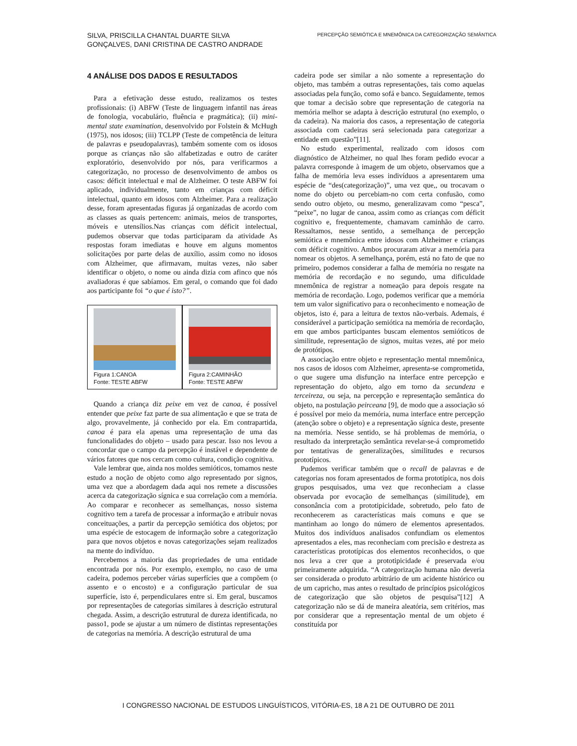SILVA, PRISCILLA CHANTAL DUARTE SILVA
GONÇALVES, DANI CRISTINA DE CASTRO ANDRADE
PERCEPÇÃO SEMIÓTICA E MNEMÔNICA DA CATEGORIZAÇÃO SEMÂNTICA
4 ANÁLISE DOS DADOS E RESULTADOS
Para a efetivação desse estudo, realizamos os testes profissionais: (i) ABFW (Teste de linguagem infantil nas áreas de fonologia, vocabulário, fluência e pragmática); (ii) mini-mental state examination, desenvolvido por Folstein & McHugh (1975), nos idosos; (iii) TCLPP (Teste de competência de leitura de palavras e pseudopalavras), também somente com os idosos porque as crianças não são alfabetizadas e outro de caráter exploratório, desenvolvido por nós, para verificarmos a categorização, no processo de desenvolvimento de ambos os casos: déficit intelectual e mal de Alzheimer. O teste ABFW foi aplicado, individualmente, tanto em crianças com déficit intelectual, quanto em idosos com Alzheimer. Para a realização desse, foram apresentadas figuras já organizadas de acordo com as classes as quais pertencem: animais, meios de transportes, móveis e utensílios.Nas crianças com déficit intelectual, pudemos observar que todas participaram da atividade As respostas foram imediatas e houve em alguns momentos solicitações por parte delas de auxílio, assim como no idosos com Alzheimer, que afirmavam, muitas vezes, não saber identificar o objeto, o nome ou ainda dizia com afinco que nós avaliadoras é que sabíamos. Em geral, o comando que foi dado aos participante foi “o que é isto?”.
Figura 1:CANOA
Fonte: TESTE ABFW
Figura 2:CAMINHÃO
Fonte: TESTE ABFW
Quando a criança diz peixe em vez de canoa, é possível entender que peixe faz parte de sua alimentação e que se trata de algo, provavelmente, já conhecido por ela. Em contrapartida, canoa é para ela apenas uma representação de uma das funcionalidades do objeto – usado para pescar. Isso nos levou a concordar que o campo da percepção é instável e dependente de vários fatores que nos cercam como cultura, condição cognitiva.
Vale lembrar que, ainda nos moldes semióticos, tomamos neste estudo a noção de objeto como algo representado por signos, uma vez que a abordagem dada aqui nos remete a discussões acerca da categorização sígnica e sua correlação com a memória. Ao comparar e reconhecer as semelhanças, nosso sistema cognitivo tem a tarefa de processar a informação e atribuir novas conceituações, a partir da percepção semiótica dos objetos; por uma espécie de estocagem de informação sobre a categorização para que novos objetos e novas categorizações sejam realizados na mente do indivíduo.
Percebemos a maioria das propriedades de uma entidade encontrada por nós. Por exemplo, exemplo, no caso de uma cadeira, podemos perceber várias superfícies que a compõem (o assento e o encosto) e a configuração particular de sua superfície, isto é, perpendiculares entre si. Em geral, buscamos por representações de categorias similares à descrição estrutural chegada. Assim, a descrição estrutural de dureza identificada, no passo1, pode se ajustar a um número de distintas representações de categorias na memória. A descrição estrutural de uma
cadeira pode ser similar a não somente a representação do objeto, mas também a outras representações, tais como aquelas associadas pela função, como sofá e banco. Seguidamente, temos que tomar a decisão sobre que representação de categoria na memória melhor se adapta à descrição estrutural (no exemplo, o da cadeira). Na maioria dos casos, a representação de categoria associada com cadeiras será selecionada para categorizar a entidade em questão”[11].
No estudo experimental, realizado com idosos com diagnóstico de Alzheimer, no qual lhes foram pedido evocar a palavra corresponde à imagem de um objeto, observamos que a falha de memória leva esses indivíduos a apresentarem uma espécie de “des(categorização)”, uma vez que,, ou trocavam o nome do objeto ou percebiam-no com certa confusão, como sendo outro objeto, ou mesmo, generalizavam como “pesca”, “peixe”, no lugar de canoa, assim como as crianças com déficit cognitivo e, frequentemente, chamavam caminhão de carro. Ressaltamos, nesse sentido, a semelhança de percepção semiótica e mnemônica entre idosos com Alzheimer e crianças com déficit cognitivo. Ambos procuraram ativar a memória para nomear os objetos. A semelhança, porém, está no fato de que no primeiro, podemos considerar a falha de memória no resgate na memória de recordação e no segundo, uma dificuldade mnemônica de registrar a nomeação para depois resgate na memória de recordação. Logo, podemos verificar que a memória tem um valor significativo para o reconhecimento e nomeação de objetos, isto é, para a leitura de textos não-verbais. Ademais, é considerável a participação semiótica na memória de recordação, em que ambos participantes buscam elementos semióticos de similitude, representação de signos, muitas vezes, até por meio de protótipos.
A associação entre objeto e representação mental mnemônica, nos casos de idosos com Alzheimer, apresenta-se comprometida, o que sugere uma disfunção na interface entre percepção e representação do objeto, algo em torno da secundeza e terceireza, ou seja, na percepção e representação semântica do objeto, na postulação peirceana [9], de modo que a associação só é possível por meio da memória, numa interface entre percepção (atenção sobre o objeto) e a representação sígnica deste, presente na memória. Nesse sentido, se há problemas de memória, o resultado da interpretação semântica revelar-se-á comprometido por tentativas de generalizações, similitudes e recursos prototípicos.
Pudemos verificar também que o recall de palavras e de categorias nos foram apresentados de forma prototípica, nos dois grupos pesquisados, uma vez que reconheciam a classe observada por evocação de semelhanças (similitude), em consonância com a prototipicidade, sobretudo, pelo fato de reconhecerem as características mais comuns e que se mantinham ao longo do número de elementos apresentados. Muitos dos indivíduos analisados confundiam os elementos apresentados a eles, mas reconheciam com precisão e destreza as características prototípicas dos elementos reconhecidos, o que nos leva a crer que a prototipicidade é preservada e/ou primeiramente adquirida. “A categorização humana não deveria ser considerada o produto arbitrário de um acidente histórico ou de um capricho, mas antes o resultado de princípios psicológicos de categorização que são objetos de pesquisa”[12] A categorização não se dá de maneira aleatória, sem critérios, mas por considerar que a representação mental de um objeto é constituída por
I CONGRESSO NACIONAL DE ESTUDOS LINGUÍSTICOS, VITÓRIA-ES, 18 A 21 DE OUTUBRO DE 2011